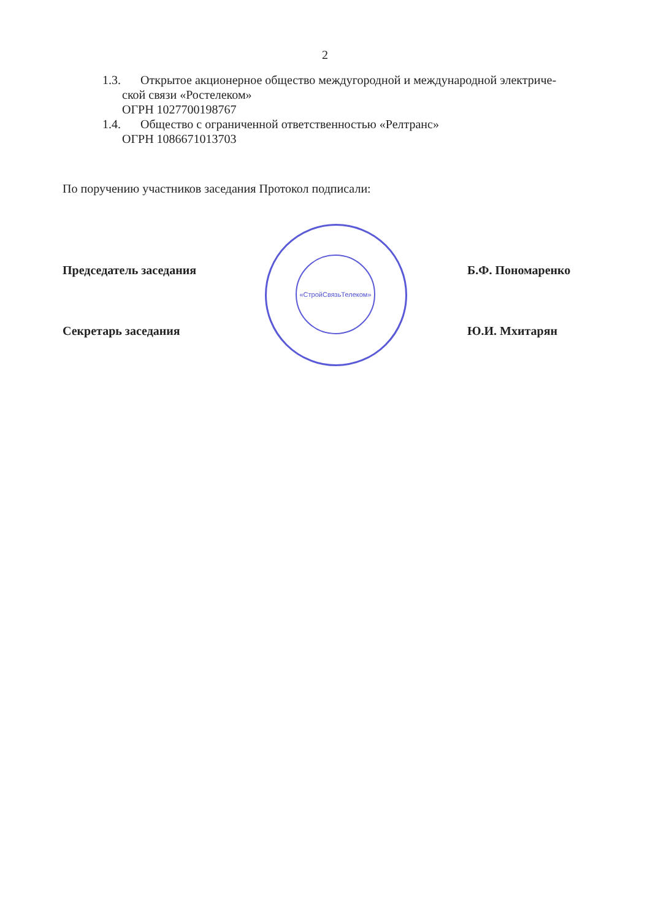2
1.3. Открытое акционерное общество междугородной и международной электриче-
ской связи «Ростелеком»
ОГРН 1027700198767
1.4. Общество с ограниченной ответственностью «Релтранс»
ОГРН 1086671013703
По поручению участников заседания Протокол подписали:
Председатель заседания Б.Ф. Пономаренко
Секретарь заседания Ю.И. Мхитарян
«СтройСвязьТелеком»